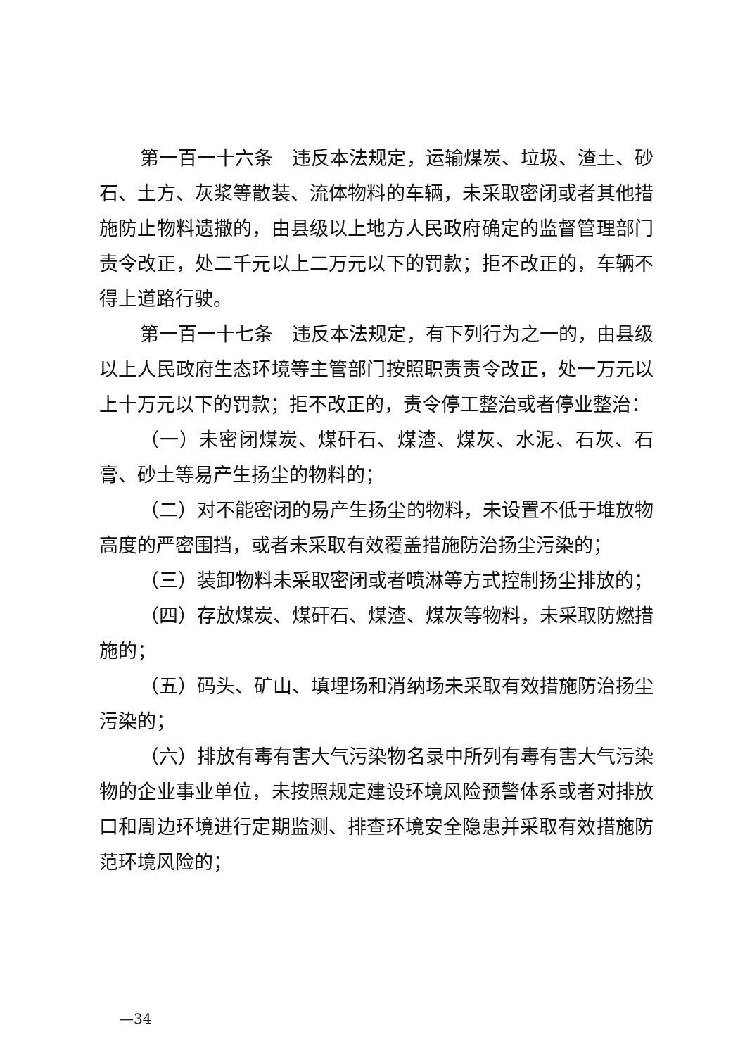第一百一十六条　违反本法规定，运输煤炭、垃圾、渣土、砂石、土方、灰浆等散装、流体物料的车辆，未采取密闭或者其他措施防止物料遗撒的，由县级以上地方人民政府确定的监督管理部门责令改正，处二千元以上二万元以下的罚款；拒不改正的，车辆不得上道路行驶。
第一百一十七条　违反本法规定，有下列行为之一的，由县级以上人民政府生态环境等主管部门按照职责责令改正，处一万元以上十万元以下的罚款；拒不改正的，责令停工整治或者停业整治：
（一）未密闭煤炭、煤矸石、煤渣、煤灰、水泥、石灰、石膏、砂土等易产生扬尘的物料的；
（二）对不能密闭的易产生扬尘的物料，未设置不低于堆放物高度的严密围挡，或者未采取有效覆盖措施防治扬尘污染的；
（三）装卸物料未采取密闭或者喷淋等方式控制扬尘排放的；
（四）存放煤炭、煤矸石、煤渣、煤灰等物料，未采取防燃措施的；
（五）码头、矿山、填埋场和消纳场未采取有效措施防治扬尘污染的；
（六）排放有毒有害大气污染物名录中所列有毒有害大气污染物的企业事业单位，未按照规定建设环境风险预警体系或者对排放口和周边环境进行定期监测、排查环境安全隐患并采取有效措施防范环境风险的；
—34